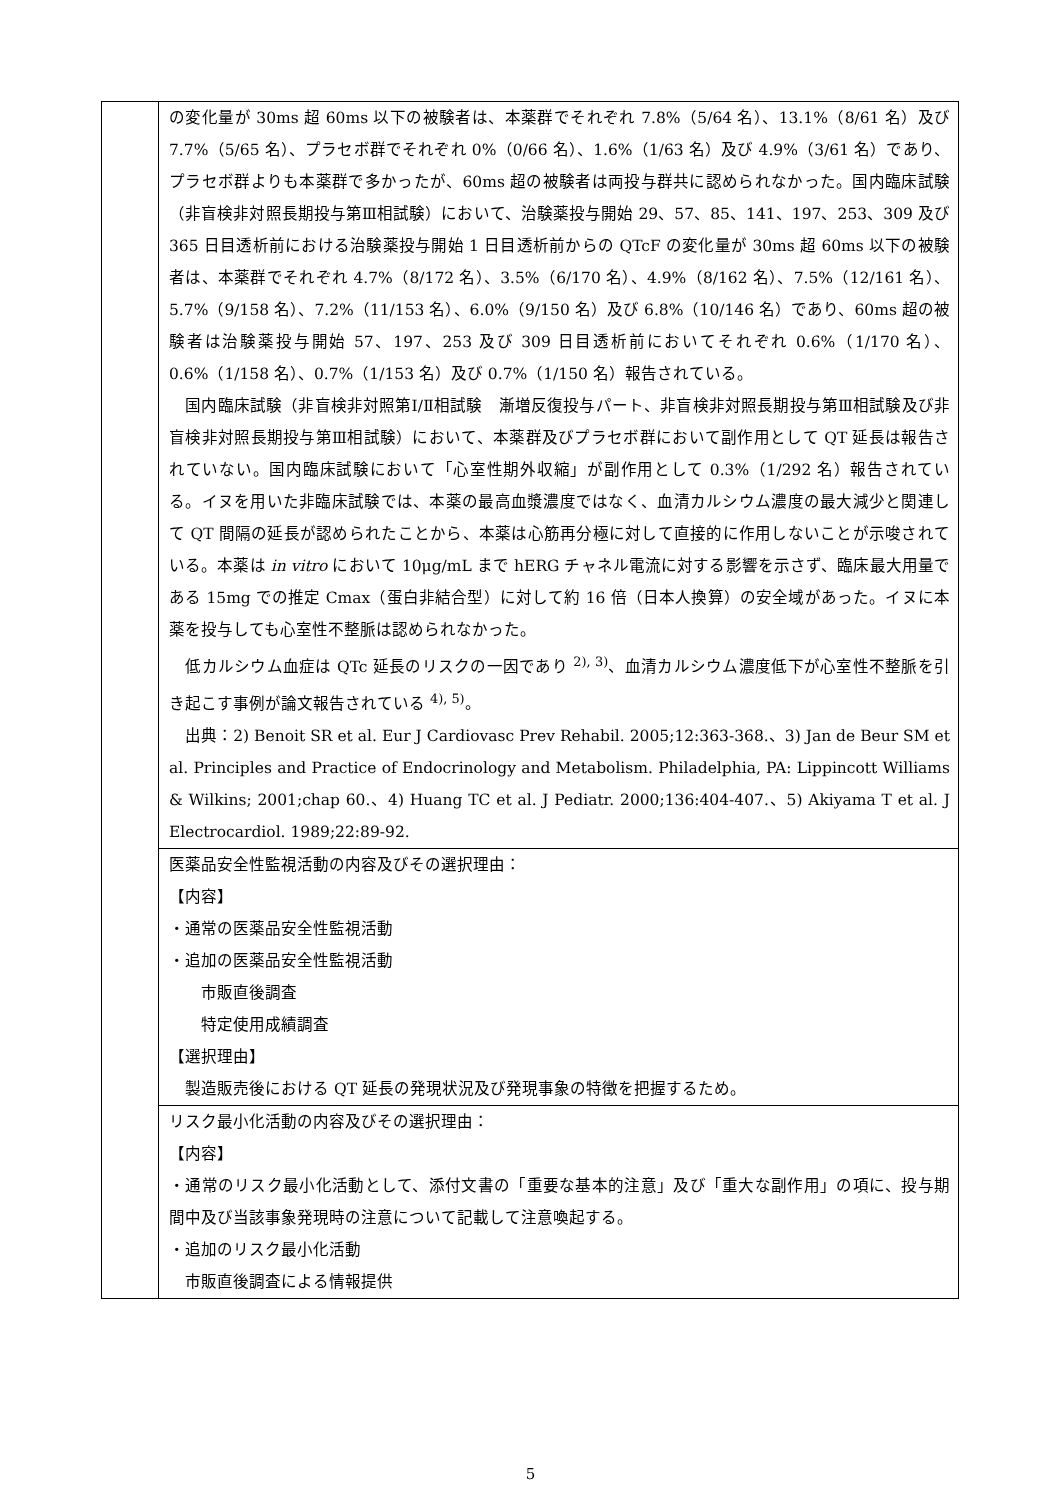| | の変化量が 30ms 超 60ms 以下の被験者は、本薬群でそれぞれ 7.8%（5/64 名）、13.1%（8/61 名）及び 7.7%（5/65 名）、プラセボ群でそれぞれ 0%（0/66 名）、1.6%（1/63 名）及び 4.9%（3/61 名）であり、プラセボ群よりも本薬群で多かったが、60ms 超の被験者は両投与群共に認められなかった。国内臨床試験（非盲検非対照長期投与第Ⅲ相試験）において、治験薬投与開始 29、57、85、141、197、253、309 及び 365 日目透析前における治験薬投与開始 1 日目透析前からの QTcF の変化量が 30ms 超 60ms 以下の被験者は、本薬群でそれぞれ 4.7%（8/172 名）、3.5%（6/170 名）、4.9%（8/162 名）、7.5%（12/161 名）、5.7%（9/158 名）、7.2%（11/153 名）、6.0%（9/150 名）及び 6.8%（10/146 名）であり、60ms 超の被験者は治験薬投与開始 57、197、253 及び 309 日目透析前においてそれぞれ 0.6%（1/170 名）、0.6%（1/158 名）、0.7%（1/153 名）及び 0.7%（1/150 名）報告されている。 国内臨床試験（非盲検非対照第Ⅰ/Ⅱ相試験 漸増反復投与パート、非盲検非対照長期投与第Ⅲ相試験及び非盲検非対照長期投与第Ⅲ相試験）において、本薬群及びプラセボ群において副作用として QT 延長は報告されていない。国内臨床試験において「心室性期外収縮」が副作用として 0.3%（1/292 名）報告されている。イヌを用いた非臨床試験では、本薬の最高血漿濃度ではなく、血清カルシウム濃度の最大減少と関連して QT 間隔の延長が認められたことから、本薬は心筋再分極に対して直接的に作用しないことが示唆されている。本薬は in vitro において 10μg/mL まで hERG チャネル電流に対する影響を示さず、臨床最大用量である 15mg での推定 Cmax（蛋白非結合型）に対して約 16 倍（日本人換算）の安全域があった。イヌに本薬を投与しても心室性不整脈は認められなかった。 低カルシウム血症は QTc 延長のリスクの一因であり <sup>2), 3)</sup>、血清カルシウム濃度低下が心室性不整脈を引き起こす事例が論文報告されている <sup>4), 5)</sup>。 出典：2) Benoit SR et al. Eur J Cardiovasc Prev Rehabil. 2005;12:363-368.、3) Jan de Beur SM et al. Principles and Practice of Endocrinology and Metabolism. Philadelphia, PA: Lippincott Williams & Wilkins; 2001;chap 60.、4) Huang TC et al. J Pediatr. 2000;136:404-407.、5) Akiyama T et al. J Electrocardiol. 1989;22:89-92. |
| | 医薬品安全性監視活動の内容及びその選択理由： 【内容】 ・通常の医薬品安全性監視活動 ・追加の医薬品安全性監視活動 市販直後調査 特定使用成績調査 【選択理由】 製造販売後における QT 延長の発現状況及び発現事象の特徴を把握するため。 |
| | リスク最小化活動の内容及びその選択理由： 【内容】 ・通常のリスク最小化活動として、添付文書の「重要な基本的注意」及び「重大な副作用」の項に、投与期間中及び当該事象発現時の注意について記載して注意喚起する。 ・追加のリスク最小化活動 市販直後調査による情報提供 |
5